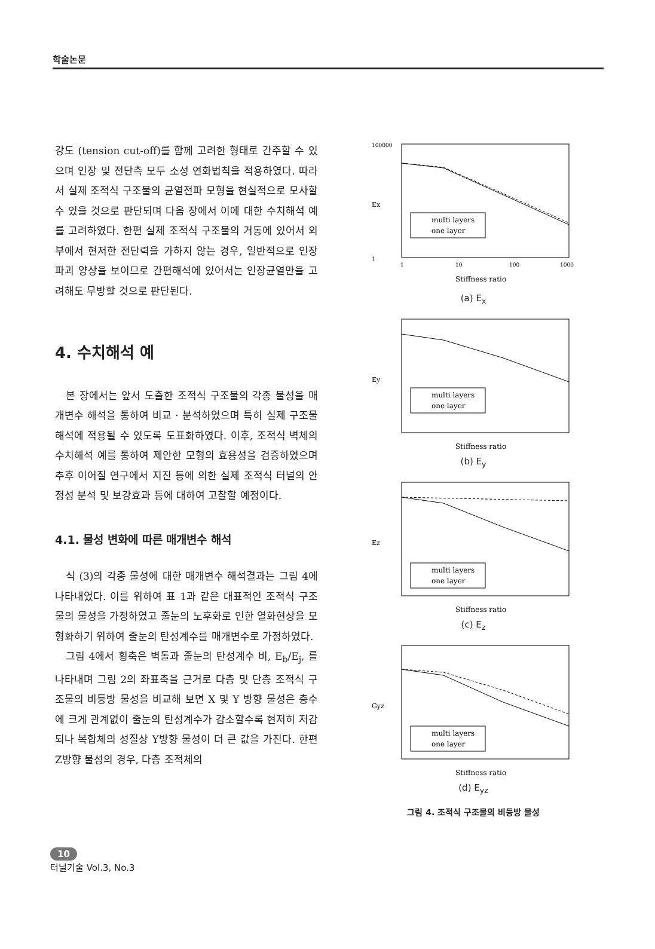학술논문
강도 (tension cut-off)를 함께 고려한 형태로 간주할 수 있으며 인장 및 전단측 모두 소성 연화법칙을 적용하였다. 따라서 실제 조적식 구조물의 균열전파 모형을 현실적으로 모사할 수 있을 것으로 판단되며 다음 장에서 이에 대한 수치해석 예를 고려하였다. 한편 실제 조적식 구조물의 거동에 있어서 외부에서 현저한 전단력을 가하지 않는 경우, 일반적으로 인장파괴 양상을 보이므로 간편해석에 있어서는 인장균열만을 고려해도 무방할 것으로 판단된다.
4. 수치해석 예
본 장에서는 앞서 도출한 조적식 구조물의 각종 물성을 매개변수 해석을 통하여 비교 · 분석하였으며 특히 실제 구조물 해석에 적용될 수 있도록 도표화하였다. 이후, 조적식 벽체의 수치해석 예를 통하여 제안한 모형의 효용성을 검증하였으며 추후 이어질 연구에서 지진 등에 의한 실제 조적식 터널의 안정성 분석 및 보강효과 등에 대하여 고찰할 예정이다.
4.1. 물성 변화에 따른 매개변수 해석
식 (3)의 각종 물성에 대한 매개변수 해석결과는 그림 4에 나타내었다. 이를 위하여 표 1과 같은 대표적인 조적식 구조물의 물성을 가정하였고 줄눈의 노후화로 인한 열화현상을 모형화하기 위하여 줄눈의 탄성계수를 매개변수로 가정하였다.
그림 4에서 횡축은 벽돌과 줄눈의 탄성계수 비, E<sub>b</sub>/E<sub>j</sub>, 를 나타내며 그림 2의 좌표축을 근거로 다층 및 단층 조적식 구조물의 비등방 물성을 비교해 보면 X 및 Y 방향 물성은 층수에 크게 관계없이 줄눈의 탄성계수가 감소할수록 현저히 저감되나 복합체의 성질상 Y방향 물성이 더 큰 값을 가진다. 한편 Z방향 물성의 경우, 다층 조적체의
100000
1
Ex
1
10
100
1000
multi layers
one layer
Stiffness ratio
(a) E<sub>x</sub>
Ey
multi layers
one layer
Stiffness ratio
(b) E<sub>y</sub>
Ez
multi layers
one layer
Stiffness ratio
(c) E<sub>z</sub>
Gyz
multi layers
one layer
Stiffness ratio
(d) E<sub>yz</sub>
그림 4. 조적식 구조물의 비등방 물성
10
터널기술 Vol.3, No.3